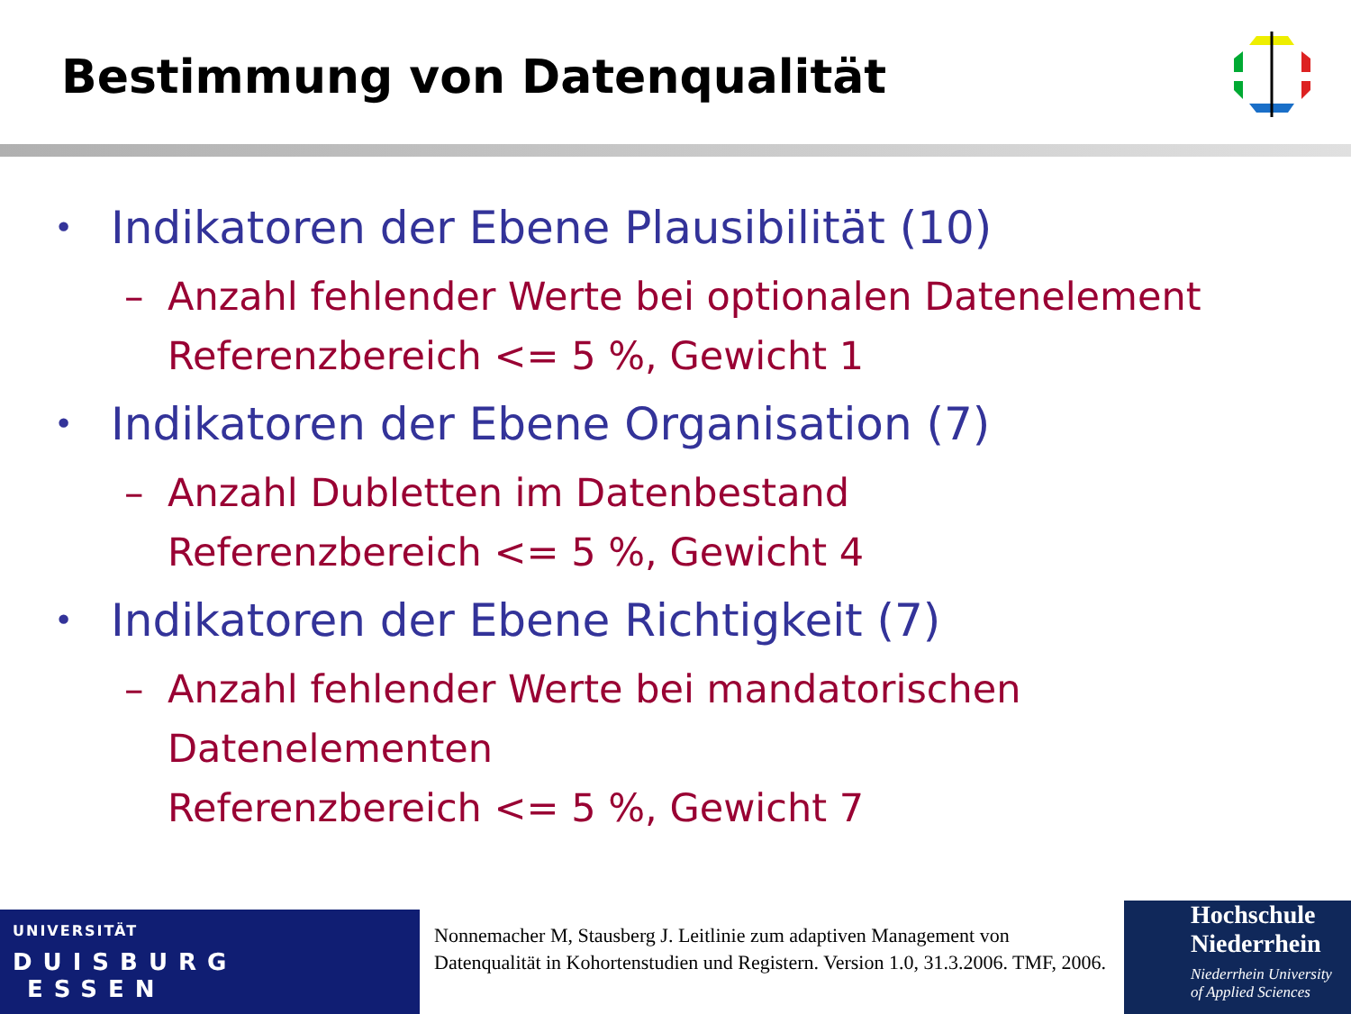Bestimmung von Datenqualität
• Indikatoren der Ebene Plausibilität (10)
– Anzahl fehlender Werte bei optionalen Datenelement
Referenzbereich <= 5 %, Gewicht 1
• Indikatoren der Ebene Organisation (7)
– Anzahl Dubletten im Datenbestand
Referenzbereich <= 5 %, Gewicht 4
• Indikatoren der Ebene Richtigkeit (7)
– Anzahl fehlender Werte bei mandatorischen
Datenelementen
Referenzbereich <= 5 %, Gewicht 7
UNIVERSITÄT
DUISBURG
ESSEN
Nonnemacher M, Stausberg J. Leitlinie zum adaptiven Management von Datenqualität in Kohortenstudien und Registern. Version 1.0, 31.3.2006. TMF, 2006.
Hochschule
Niederrhein
Niederrhein University
of Applied Sciences